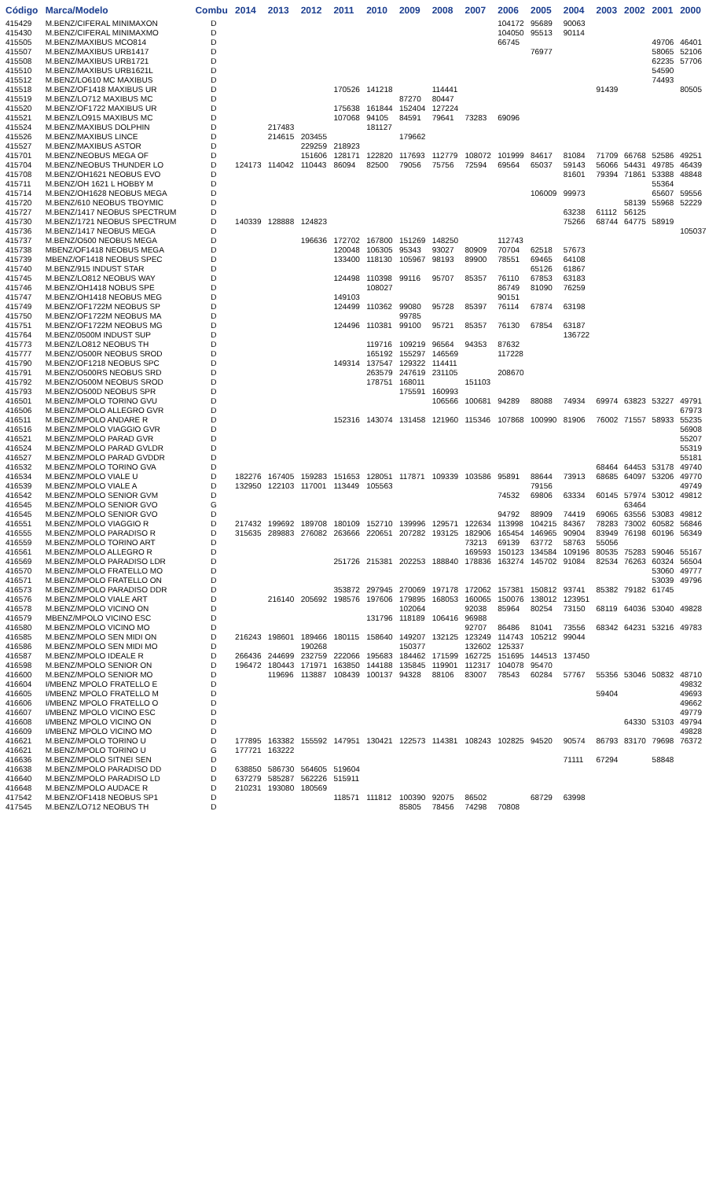| Código | Marca/Modelo | Combu | 2014 | 2013 | 2012 | 2011 | 2010 | 2009 | 2008 | 2007 | 2006 | 2005 | 2004 | 2003 | 2002 | 2001 | 2000 |
| --- | --- | --- | --- | --- | --- | --- | --- | --- | --- | --- | --- | --- | --- | --- | --- | --- | --- |
| 415429 | M.BENZ/CIFERAL MINIMAXON | D | | | | | | | | | 104172 | 95689 | 90063 | | | | |
| 415430 | M.BENZ/CIFERAL MINIMAXMO | D | | | | | | | | | 104050 | 95513 | 90114 | | | | |
| 415505 | M.BENZ/MAXIBUS MCO814 | D | | | | | | | | | 66745 | | | | | 49706 | 46401 |
| 415507 | M.BENZ/MAXIBUS URB1417 | D | | | | | | | | | | 76977 | | | | 58065 | 52106 |
| 415508 | M.BENZ/MAXIBUS URB1721 | D | | | | | | | | | | | | | | 62235 | 57706 |
| 415510 | M.BENZ/MAXIBUS URB1621L | D | | | | | | | | | | | | | | 54590 | |
| 415512 | M.BENZ/LO610 MC MAXIBUS | D | | | | | | | | | | | | | | 74493 | |
| 415518 | M.BENZ/OF1418 MAXIBUS UR | D | | | | 170526 | 141218 | | 114441 | | | | | 91439 | | | 80505 |
| 415519 | M.BENZ/LO712 MAXIBUS MC | D | | | | | | 87270 | 80447 | | | | | | | | |
| 415520 | M.BENZ/OF1722 MAXIBUS UR | D | | | | 175638 | 161844 | 152404 | 127224 | | | | | | | | |
| 415521 | M.BENZ/LO915 MAXIBUS MC | D | | | | 107068 | 94105 | 84591 | 79641 | 73283 | 69096 | | | | | | |
| 415524 | M.BENZ/MAXIBUS DOLPHIN | D | | 217483 | | | 181127 | | | | | | | | | | |
| 415526 | M.BENZ/MAXIBUS LINCE | D | | 214615 | 203455 | | | 179662 | | | | | | | | | |
| 415527 | M.BENZ/MAXIBUS ASTOR | D | | | 229259 | 218923 | | | | | | | | | | | |
| 415701 | M.BENZ/NEOBUS MEGA OF | D | | | 151606 | 128171 | 122820 | 117693 | 112779 | 108072 | 101999 | 84617 | 81084 | 71709 | 66768 | 52586 | 49251 |
| 415704 | M.BENZ/NEOBUS THUNDER LO | D | 124173 | 114042 | 110443 | 86094 | 82500 | 79056 | 75756 | 72594 | 69564 | 65037 | 59143 | 56066 | 54431 | 49785 | 46439 |
| 415708 | M.BENZ/OH1621 NEOBUS EVO | D | | | | | | | | | | | 81601 | 79394 | 71861 | 53388 | 48848 |
| 415711 | M.BENZ/OH 1621 L HOBBY M | D | | | | | | | | | | | | | | 55364 | |
| 415714 | M.BENZ/OH1628 NEOBUS MEGA | D | | | | | | | | | | 106009 | 99973 | | | 65607 | 59556 |
| 415720 | M.BENZ/610 NEOBUS TBOYMIC | D | | | | | | | | | | | | | 58139 | 55968 | 52229 |
| 415727 | M.BENZ/1417 NEOBUS SPECTRUM | D | | | | | | | | | | | 63238 | 61112 | 56125 | | |
| 415730 | M.BENZ/1721 NEOBUS SPECTRUM | D | 140339 | 128888 | 124823 | | | | | | | | 75266 | 68744 | 64775 | 58919 | |
| 415736 | M.BENZ/1417 NEOBUS MEGA | D | | | | | | | | | | | | | | | 105037 |
| 415737 | M.BENZ/O500 NEOBUS MEGA | D | | | 196636 | 172702 | 167800 | 151269 | 148250 | | 112743 | | | | | | |
| 415738 | MBENZ/OF1418 NEOBUS MEGA | D | | | | 120048 | 106305 | 95343 | 93027 | 80909 | 70704 | 62518 | 57673 | | | | |
| 415739 | MBENZ/OF1418 NEOBUS SPEC | D | | | | 133400 | 118130 | 105967 | 98193 | 89900 | 78551 | 69465 | 64108 | | | | |
| 415740 | M.BENZ/915 INDUST STAR | D | | | | | | | | | | 65126 | 61867 | | | | |
| 415745 | M.BENZ/LO812 NEOBUS WAY | D | | | | 124498 | 110398 | 99116 | 95707 | 85357 | 76110 | 67853 | 63183 | | | | |
| 415746 | M.BENZ/OH1418 NOBUS SPE | D | | | | | 108027 | | | | 86749 | 81090 | 76259 | | | | |
| 415747 | M.BENZ/OH1418 NEOBUS MEG | D | | | | 149103 | | | | | 90151 | | | | | | |
| 415749 | M.BENZ/OF1722M NEOBUS SP | D | | | | 124499 | 110362 | 99080 | 95728 | 85397 | 76114 | 67874 | 63198 | | | | |
| 415750 | M.BENZ/OF1722M NEOBUS MA | D | | | | | | 99785 | | | | | | | | | |
| 415751 | M.BENZ/OF1722M NEOBUS MG | D | | | | 124496 | 110381 | 99100 | 95721 | 85357 | 76130 | 67854 | 63187 | | | | |
| 415764 | M.BENZ/0500M INDUST SUP | D | | | | | | | | | | | 136722 | | | | |
| 415773 | M.BENZ/LO812 NEOBUS TH | D | | | | | 119716 | 109219 | 96564 | 94353 | 87632 | | | | | | |
| 415777 | M.BENZ/O500R NEOBUS SROD | D | | | | | 165192 | 155297 | 146569 | | 117228 | | | | | | |
| 415790 | M.BENZ/OF1218 NEOBUS SPC | D | | | | 149314 | 137547 | 129322 | 114411 | | | | | | | | |
| 415791 | M.BENZ/O500RS NEOBUS SRD | D | | | | | 263579 | 247619 | 231105 | | 208670 | | | | | | |
| 415792 | M.BENZ/O500M NEOBUS SROD | D | | | | | 178751 | 168011 | | 151103 | | | | | | | |
| 415793 | M.BENZ/O500D NEOBUS SPR | D | | | | | | 175591 | 160993 | | | | | | | | |
| 416501 | M.BENZ/MPOLO TORINO GVU | D | | | | | | | 106566 | 100681 | 94289 | 88088 | 74934 | 69974 | 63823 | 53227 | 49791 |
| 416506 | M.BENZ/MPOLO ALLEGRO GVR | D | | | | | | | | | | | | | | | 67973 |
| 416511 | M.BENZ/MPOLO ANDARE R | D | | | | 152316 | 143074 | 131458 | 121960 | 115346 | 107868 | 100990 | 81906 | 76002 | 71557 | 58933 | 55235 |
| 416516 | M.BENZ/MPOLO VIAGGIO GVR | D | | | | | | | | | | | | | | | 56908 |
| 416521 | M.BENZ/MPOLO PARAD GVR | D | | | | | | | | | | | | | | | 55207 |
| 416524 | M.BENZ/MPOLO PARAD GVLDR | D | | | | | | | | | | | | | | | 55319 |
| 416527 | M.BENZ/MPOLO PARAD GVDDR | D | | | | | | | | | | | | | | | 55181 |
| 416532 | M.BENZ/MPOLO TORINO GVA | D | | | | | | | | | | | | 68464 | 64453 | 53178 | 49740 |
| 416534 | M.BENZ/MPOLO VIALE U | D | 182276 | 167405 | 159283 | 151653 | 128051 | 117871 | 109339 | 103586 | 95891 | 88644 | 73913 | 68685 | 64097 | 53206 | 49770 |
| 416539 | M.BENZ/MPOLO VIALE A | D | 132950 | 122103 | 117001 | 113449 | 105563 | | | | | 79156 | | | | | 49749 |
| 416542 | M.BENZ/MPOLO SENIOR GVM | D | | | | | | | | | 74532 | 69806 | 63334 | 60145 | 57974 | 53012 | 49812 |
| 416545 | M.BENZ/MPOLO SENIOR GVO | G | | | | | | | | | | | | | 63464 | | |
| 416545 | M.BENZ/MPOLO SENIOR GVO | D | | | | | | | | | 94792 | 88909 | 74419 | 69065 | 63556 | 53083 | 49812 |
| 416551 | M.BENZ/MPOLO VIAGGIO R | D | 217432 | 199692 | 189708 | 180109 | 152710 | 139996 | 129571 | 122634 | 113998 | 104215 | 84367 | 78283 | 73002 | 60582 | 56846 |
| 416555 | M.BENZ/MPOLO PARADISO R | D | 315635 | 289883 | 276082 | 263666 | 220651 | 207282 | 193125 | 182906 | 165454 | 146965 | 90904 | 83949 | 76198 | 60196 | 56349 |
| 416559 | M.BENZ/MPOLO TORINO ART | D | | | | | | | | 73213 | 69139 | 63772 | 58763 | 55056 | | | |
| 416561 | M.BENZ/MPOLO ALLEGRO R | D | | | | | | | | 169593 | 150123 | 134584 | 109196 | 80535 | 75283 | 59046 | 55167 |
| 416569 | M.BENZ/MPOLO PARADISO LDR | D | | | | 251726 | 215381 | 202253 | 188840 | 178836 | 163274 | 145702 | 91084 | 82534 | 76263 | 60324 | 56504 |
| 416570 | M.BENZ/MPOLO FRATELLO MO | D | | | | | | | | | | | | | | 53060 | 49777 |
| 416571 | M.BENZ/MPOLO FRATELLO ON | D | | | | | | | | | | | | | | 53039 | 49796 |
| 416573 | M.BENZ/MPOLO PARADISO DDR | D | | | | 353872 | 297945 | 270069 | 197178 | 172062 | 157381 | 150812 | 93741 | 85382 | 79182 | 61745 | |
| 416576 | M.BENZ/MPOLO VIALE ART | D | | 216140 | 205692 | 198576 | 197606 | 179895 | 168053 | 160065 | 150076 | 138012 | 123951 | | | | |
| 416578 | M.BENZ/MPOLO VICINO ON | D | | | | | | 102064 | | 92038 | 85964 | 80254 | 73150 | 68119 | 64036 | 53040 | 49828 |
| 416579 | MBENZ/MPOLO VICINO ESC | D | | | | | 131796 | 118189 | 106416 | 96988 | | | | | | | |
| 416580 | M.BENZ/MPOLO VICINO MO | D | | | | | | | | 92707 | 86486 | 81041 | 73556 | 68342 | 64231 | 53216 | 49783 |
| 416585 | M.BENZ/MPOLO SEN MIDI ON | D | 216243 | 198601 | 189466 | 180115 | 158640 | 149207 | 132125 | 123249 | 114743 | 105212 | 99044 | | | | |
| 416586 | M.BENZ/MPOLO SEN MIDI MO | D | | | 190268 | | | 150377 | | 132602 | 125337 | | | | | | |
| 416587 | M.BENZ/MPOLO IDEALE R | D | 266436 | 244699 | 232759 | 222066 | 195683 | 184462 | 171599 | 162725 | 151695 | 144513 | 137450 | | | | |
| 416598 | M.BENZ/MPOLO SENIOR ON | D | 196472 | 180443 | 171971 | 163850 | 144188 | 135845 | 119901 | 112317 | 104078 | 95470 | | | | | |
| 416600 | M.BENZ/MPOLO SENIOR MO | D | | 119696 | 113887 | 108439 | 100137 | 94328 | 88106 | 83007 | 78543 | 60284 | 57767 | 55356 | 53046 | 50832 | 48710 |
| 416604 | I/MBENZ MPOLO FRATELLO E | D | | | | | | | | | | | | | | | 49832 |
| 416605 | I/MBENZ MPOLO FRATELLO M | D | | | | | | | | | | | | 59404 | | | 49693 |
| 416606 | I/MBENZ MPOLO FRATELLO O | D | | | | | | | | | | | | | | | 49662 |
| 416607 | I/MBENZ MPOLO VICINO ESC | D | | | | | | | | | | | | | | | 49779 |
| 416608 | I/MBENZ MPOLO VICINO ON | D | | | | | | | | | | | | | 64330 | 53103 | 49794 |
| 416609 | I/MBENZ MPOLO VICINO MO | D | | | | | | | | | | | | | | | 49828 |
| 416621 | M.BENZ/MPOLO TORINO U | D | 177895 | 163382 | 155592 | 147951 | 130421 | 122573 | 114381 | 108243 | 102825 | 94520 | 90574 | 86793 | 83170 | 79698 | 76372 |
| 416621 | M.BENZ/MPOLO TORINO U | G | 177721 | 163222 | | | | | | | | | | | | | |
| 416636 | M.BENZ/MPOLO SITNEI SEN | D | | | | | | | | | | | 71111 | 67294 | | 58848 | |
| 416638 | M.BENZ/MPOLO PARADISO DD | D | 638850 | 586730 | 564605 | 519604 | | | | | | | | | | | |
| 416640 | M.BENZ/MPOLO PARADISO LD | D | 637279 | 585287 | 562226 | 515911 | | | | | | | | | | | |
| 416648 | M.BENZ/MPOLO AUDACE R | D | 210231 | 193080 | 180569 | | | | | | | | | | | | |
| 417542 | M.BENZ/OF1418 NEOBUS SP1 | D | | | | 118571 | 111812 | 100390 | 92075 | 86502 | | 68729 | 63998 | | | | |
| 417545 | M.BENZ/LO712 NEOBUS TH | D | | | | | | 85805 | 78456 | 74298 | 70808 | | | | | | |